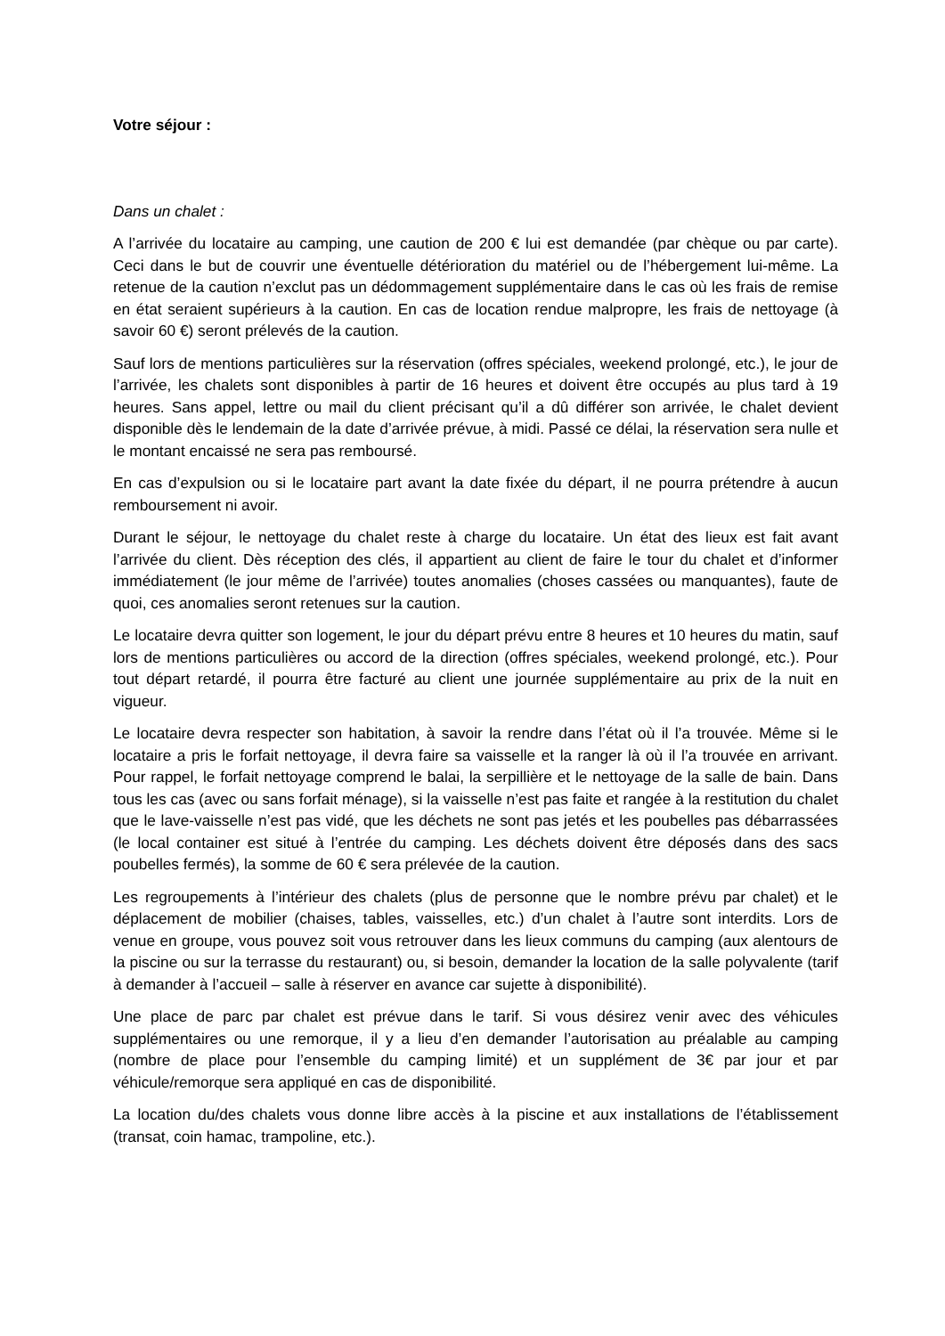Votre séjour :
Dans un chalet :
A l’arrivée du locataire au camping, une caution de 200 € lui est demandée (par chèque ou par carte). Ceci dans le but de couvrir une éventuelle détérioration du matériel ou de l’hébergement lui-même. La retenue de la caution n’exclut pas un dédommagement supplémentaire dans le cas où les frais de remise en état seraient supérieurs à la caution. En cas de location rendue malpropre, les frais de nettoyage (à savoir 60 €) seront prélevés de la caution.
Sauf lors de mentions particulières sur la réservation (offres spéciales, weekend prolongé, etc.), le jour de l’arrivée, les chalets sont disponibles à partir de 16 heures et doivent être occupés au plus tard à 19 heures. Sans appel, lettre ou mail du client précisant qu’il a dû différer son arrivée, le chalet devient disponible dès le lendemain de la date d’arrivée prévue, à midi. Passé ce délai, la réservation sera nulle et le montant encaissé ne sera pas remboursé.
En cas d’expulsion ou si le locataire part avant la date fixée du départ, il ne pourra prétendre à aucun remboursement ni avoir.
Durant le séjour, le nettoyage du chalet reste à charge du locataire. Un état des lieux est fait avant l’arrivée du client. Dès réception des clés, il appartient au client de faire le tour du chalet et d’informer immédiatement (le jour même de l’arrivée) toutes anomalies (choses cassées ou manquantes), faute de quoi, ces anomalies seront retenues sur la caution.
Le locataire devra quitter son logement, le jour du départ prévu entre 8 heures et 10 heures du matin, sauf lors de mentions particulières ou accord de la direction (offres spéciales, weekend prolongé, etc.). Pour tout départ retardé, il pourra être facturé au client une journée supplémentaire au prix de la nuit en vigueur.
Le locataire devra respecter son habitation, à savoir la rendre dans l’état où il l’a trouvée. Même si le locataire a pris le forfait nettoyage, il devra faire sa vaisselle et la ranger là où il l’a trouvée en arrivant. Pour rappel, le forfait nettoyage comprend le balai, la serpillière et le nettoyage de la salle de bain. Dans tous les cas (avec ou sans forfait ménage), si la vaisselle n’est pas faite et rangée à la restitution du chalet que le lave-vaisselle n’est pas vidé, que les déchets ne sont pas jetés et les poubelles pas débarrassées (le local container est situé à l’entrée du camping. Les déchets doivent être déposés dans des sacs poubelles fermés), la somme de 60 € sera prélevée de la caution.
Les regroupements à l’intérieur des chalets (plus de personne que le nombre prévu par chalet) et le déplacement de mobilier (chaises, tables, vaisselles, etc.) d’un chalet à l’autre sont interdits. Lors de venue en groupe, vous pouvez soit vous retrouver dans les lieux communs du camping (aux alentours de la piscine ou sur la terrasse du restaurant) ou, si besoin, demander la location de la salle polyvalente (tarif à demander à l’accueil – salle à réserver en avance car sujette à disponibilité).
Une place de parc par chalet est prévue dans le tarif. Si vous désirez venir avec des véhicules supplémentaires ou une remorque, il y a lieu d’en demander l’autorisation au préalable au camping (nombre de place pour l’ensemble du camping limité) et un supplément de 3€ par jour et par véhicule/remorque sera appliqué en cas de disponibilité.
La location du/des chalets vous donne libre accès à la piscine et aux installations de l’établissement (transat, coin hamac, trampoline, etc.).